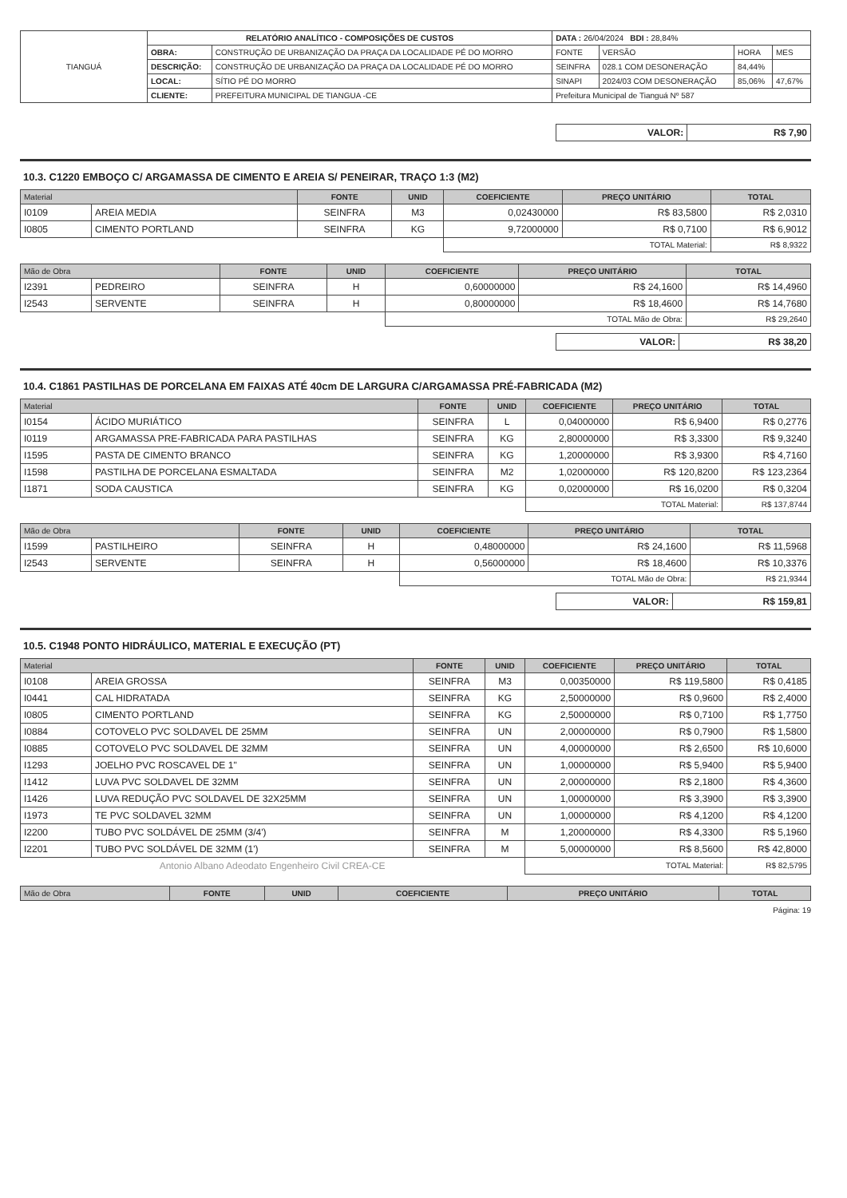| TIANGUÁ | RELATÓRIO ANALÍTICO - COMPOSIÇÕES DE CUSTOS | | DATA : 26/04/2024 BDI : 28,84% | | | |
| | OBRA: | CONSTRUÇÃO DE URBANIZAÇÃO DA PRAÇA DA LOCALIDADE PÉ DO MORRO | FONTE | VERSÃO | HORA | MES |
| | DESCRIÇÃO: | CONSTRUÇÃO DE URBANIZAÇÃO DA PRAÇA DA LOCALIDADE PÉ DO MORRO | SEINFRA | 028.1 COM DESONERAÇÃO | 84,44% | |
| | LOCAL: | SÍTIO PÉ DO MORRO | SINAPI | 2024/03 COM DESONERAÇÃO | 85,06% | 47,67% |
| | CLIENTE: | PREFEITURA MUNICIPAL DE TIANGUA -CE | Prefeitura Municipal de Tianguá Nº 587 | | | |
| VALOR: | R$ 7,90 |
10.3. C1220 EMBOÇO C/ ARGAMASSA DE CIMENTO E AREIA S/ PENEIRAR, TRAÇO 1:3 (M2)
| Material | | FONTE | UNID | COEFICIENTE | PREÇO UNITÁRIO | TOTAL |
| --- | --- | --- | --- | --- | --- | --- |
| I0109 | AREIA MEDIA | SEINFRA | M3 | 0,02430000 | R$ 83,5800 | R$ 2,0310 |
| I0805 | CIMENTO PORTLAND | SEINFRA | KG | 9,72000000 | R$ 0,7100 | R$ 6,9012 |
| | | | | TOTAL Material: | | R$ 8,9322 |
| Mão de Obra | | FONTE | UNID | COEFICIENTE | PREÇO UNITÁRIO | TOTAL |
| --- | --- | --- | --- | --- | --- | --- |
| I2391 | PEDREIRO | SEINFRA | H | 0,60000000 | R$ 24,1600 | R$ 14,4960 |
| I2543 | SERVENTE | SEINFRA | H | 0,80000000 | R$ 18,4600 | R$ 14,7680 |
| | | | | TOTAL Mão de Obra: | | R$ 29,2640 |
| VALOR: | R$ 38,20 |
10.4. C1861 PASTILHAS DE PORCELANA EM FAIXAS ATÉ 40cm DE LARGURA C/ARGAMASSA PRÉ-FABRICADA (M2)
| Material | | FONTE | UNID | COEFICIENTE | PREÇO UNITÁRIO | TOTAL |
| --- | --- | --- | --- | --- | --- | --- |
| I0154 | ÁCIDO MURIÁTICO | SEINFRA | L | 0,04000000 | R$ 6,9400 | R$ 0,2776 |
| I0119 | ARGAMASSA PRE-FABRICADA PARA PASTILHAS | SEINFRA | KG | 2,80000000 | R$ 3,3300 | R$ 9,3240 |
| I1595 | PASTA DE CIMENTO BRANCO | SEINFRA | KG | 1,20000000 | R$ 3,9300 | R$ 4,7160 |
| I1598 | PASTILHA DE PORCELANA ESMALTADA | SEINFRA | M2 | 1,02000000 | R$ 120,8200 | R$ 123,2364 |
| I1871 | SODA CAUSTICA | SEINFRA | KG | 0,02000000 | R$ 16,0200 | R$ 0,3204 |
| | | | | TOTAL Material: | | R$ 137,8744 |
| Mão de Obra | | FONTE | UNID | COEFICIENTE | PREÇO UNITÁRIO | TOTAL |
| --- | --- | --- | --- | --- | --- | --- |
| I1599 | PASTILHEIRO | SEINFRA | H | 0,48000000 | R$ 24,1600 | R$ 11,5968 |
| I2543 | SERVENTE | SEINFRA | H | 0,56000000 | R$ 18,4600 | R$ 10,3376 |
| | | | | TOTAL Mão de Obra: | | R$ 21,9344 |
| VALOR: | R$ 159,81 |
10.5. C1948 PONTO HIDRÁULICO, MATERIAL E EXECUÇÃO (PT)
| Material | | FONTE | UNID | COEFICIENTE | PREÇO UNITÁRIO | TOTAL |
| --- | --- | --- | --- | --- | --- | --- |
| I0108 | AREIA GROSSA | SEINFRA | M3 | 0,00350000 | R$ 119,5800 | R$ 0,4185 |
| I0441 | CAL HIDRATADA | SEINFRA | KG | 2,50000000 | R$ 0,9600 | R$ 2,4000 |
| I0805 | CIMENTO PORTLAND | SEINFRA | KG | 2,50000000 | R$ 0,7100 | R$ 1,7750 |
| I0884 | COTOVELO PVC SOLDAVEL DE 25MM | SEINFRA | UN | 2,00000000 | R$ 0,7900 | R$ 1,5800 |
| I0885 | COTOVELO PVC SOLDAVEL DE 32MM | SEINFRA | UN | 4,00000000 | R$ 2,6500 | R$ 10,6000 |
| I1293 | JOELHO PVC ROSCAVEL DE 1" | SEINFRA | UN | 1,00000000 | R$ 5,9400 | R$ 5,9400 |
| I1412 | LUVA PVC SOLDAVEL DE 32MM | SEINFRA | UN | 2,00000000 | R$ 2,1800 | R$ 4,3600 |
| I1426 | LUVA REDUÇÃO PVC SOLDAVEL DE 32X25MM | SEINFRA | UN | 1,00000000 | R$ 3,3900 | R$ 3,3900 |
| I1973 | TE PVC SOLDAVEL 32MM | SEINFRA | UN | 1,00000000 | R$ 4,1200 | R$ 4,1200 |
| I2200 | TUBO PVC SOLDÁVEL DE 25MM (3/4') | SEINFRA | M | 1,20000000 | R$ 4,3300 | R$ 5,1960 |
| I2201 | TUBO PVC SOLDÁVEL DE 32MM (1') | SEINFRA | M | 5,00000000 | R$ 8,5600 | R$ 42,8000 |
| Antonio Albano Adeodato Engenheiro Civil CREA-CE | | | | TOTAL Material: | | R$ 82,5795 |
| Mão de Obra | FONTE | UNID | COEFICIENTE | PREÇO UNITÁRIO | TOTAL |
| --- | --- | --- | --- | --- | --- |
Página: 19